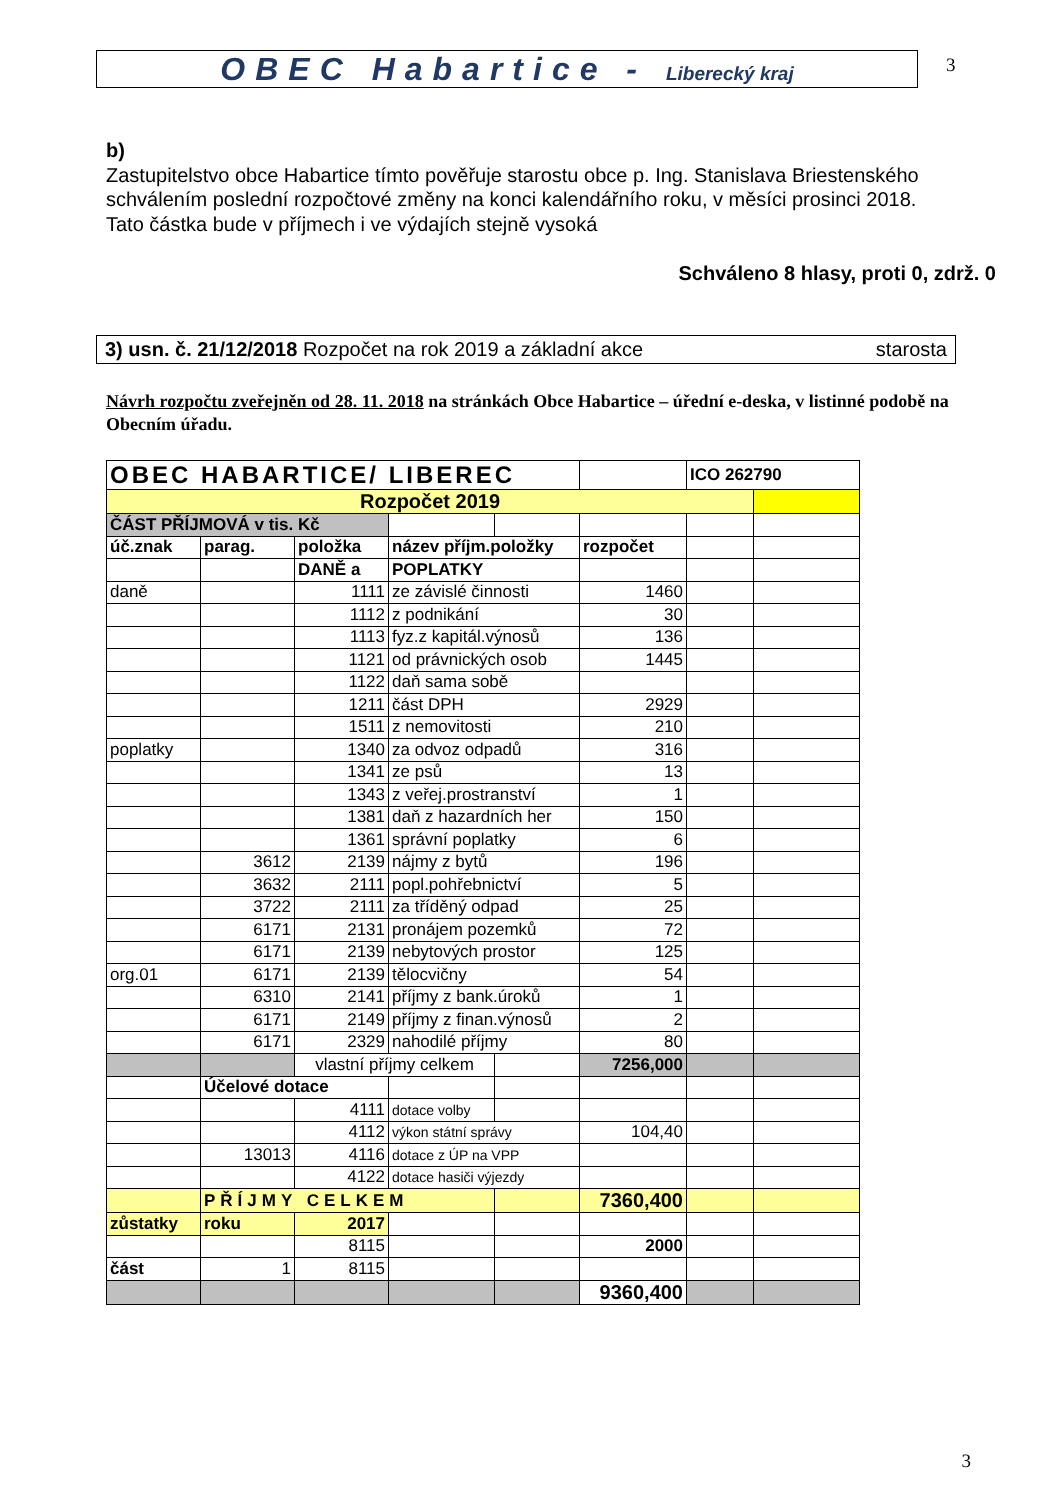OBEC Habartice - Liberecký kraj
3
b)
Zastupitelstvo obce Habartice tímto pověřuje starostu obce p. Ing. Stanislava Briestenského schválením poslední rozpočtové změny na konci kalendářního roku, v měsíci prosinci 2018.
Tato částka bude v příjmech i ve výdajích stejně vysoká
Schváleno 8 hlasy, proti 0, zdrž. 0
3) usn. č. 21/12/2018 Rozpočet na rok 2019 a základní akce starosta
Návrh rozpočtu zveřejněn od 28. 11. 2018 na stránkách Obce Habartice – úřední e-deska, v listinné podobě na Obecním úřadu.
| OBEC HABARTICE/ LIBEREC | | | | | | ICO 262790 | |
| Rozpočet 2019 | | | | | | | |
| ČÁST PŘÍJMOVÁ v tis. Kč | | | | | | | |
| úč.znak | parag. | položka | název příjm.položky | | rozpočet | | |
| | | DANĚ a | POPLATKY | | | | |
| daně | | 1111 | ze závislé činnosti | | 1460 | | |
| | | 1112 | z podnikání | | 30 | | |
| | | 1113 | fyz.z kapitál.výnosů | | 136 | | |
| | | 1121 | od právnických osob | | 1445 | | |
| | | 1122 | daň sama sobě | | | | |
| | | 1211 | část DPH | | 2929 | | |
| | | 1511 | z nemovitosti | | 210 | | |
| poplatky | | 1340 | za odvoz odpadů | | 316 | | |
| | | 1341 | ze psů | | 13 | | |
| | | 1343 | z veřej.prostranství | | 1 | | |
| | | 1381 | daň z hazardních her | | 150 | | |
| | | 1361 | správní poplatky | | 6 | | |
| | 3612 | 2139 | nájmy z bytů | | 196 | | |
| | 3632 | 2111 | popl.pohřebnictví | | 5 | | |
| | 3722 | 2111 | za tříděný odpad | | 25 | | |
| | 6171 | 2131 | pronájem pozemků | | 72 | | |
| | 6171 | 2139 | nebytových prostor | | 125 | | |
| org.01 | 6171 | 2139 | tělocvičny | | 54 | | |
| | 6310 | 2141 | příjmy z bank.úroků | | 1 | | |
| | 6171 | 2149 | příjmy z finan.výnosů | | 2 | | |
| | 6171 | 2329 | nahodilé příjmy | | 80 | | |
| | | vlastní příjmy celkem | | | 7256,000 | | |
| | Účelové dotace | | | | | | |
| | | 4111 | dotace volby | | | | |
| | | 4112 | výkon státní správy | | 104,40 | | |
| | 13013 | 4116 | dotace z ÚP na VPP | | | | |
| | | 4122 | dotace hasiči výjezdy | | | | |
| | PŘÍJMY CELKEM | | | | 7360,400 | | |
| zůstatky | roku | 2017 | | | | | |
| | | 8115 | | | 2000 | | |
| část | 1 | 8115 | | | | | |
| | | | | | 9360,400 | | |
3